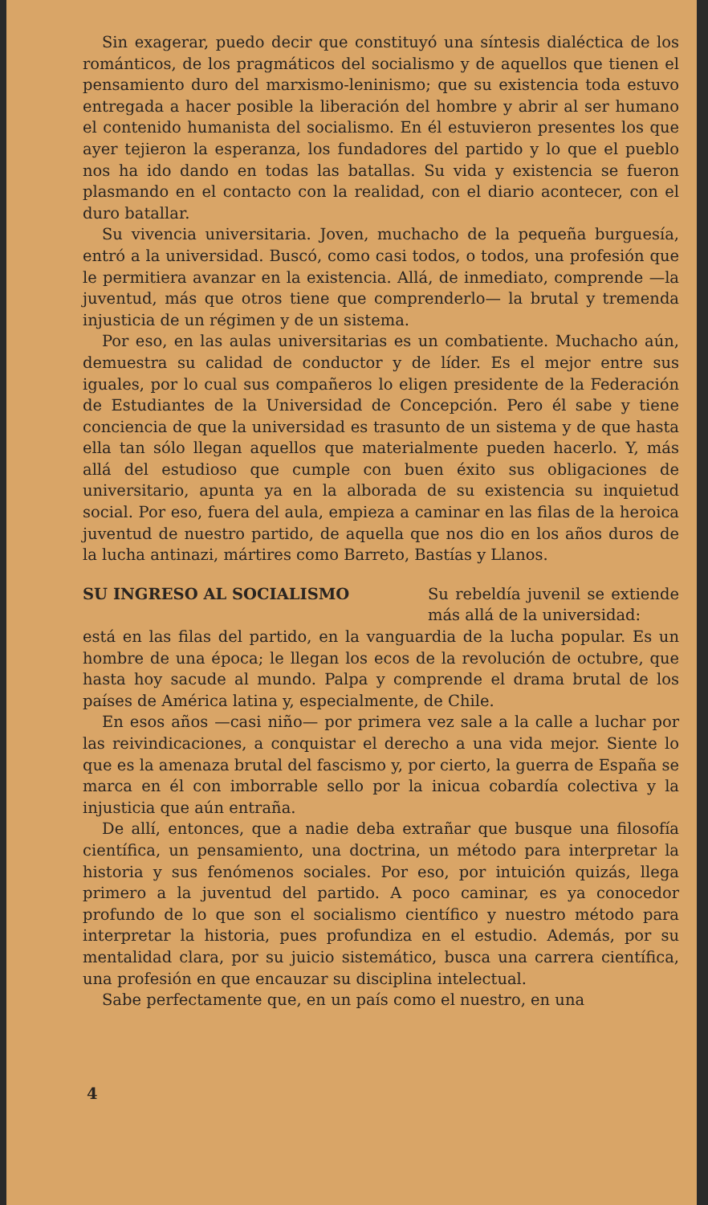Sin exagerar, puedo decir que constituyó una síntesis dialéctica de los románticos, de los pragmáticos del socialismo y de aquellos que tienen el pensamiento duro del marxismo-leninismo; que su existencia toda estuvo entregada a hacer posible la liberación del hombre y abrir al ser humano el contenido humanista del socialismo. En él estuvieron presentes los que ayer tejieron la esperanza, los fundadores del partido y lo que el pueblo nos ha ido dando en todas las batallas. Su vida y existencia se fueron plasmando en el contacto con la realidad, con el diario acontecer, con el duro batallar.
Su vivencia universitaria. Joven, muchacho de la pequeña burguesía, entró a la universidad. Buscó, como casi todos, o todos, una profesión que le permitiera avanzar en la existencia. Allá, de inmediato, comprende —la juventud, más que otros tiene que comprenderlo— la brutal y tremenda injusticia de un régimen y de un sistema.
Por eso, en las aulas universitarias es un combatiente. Muchacho aún, demuestra su calidad de conductor y de líder. Es el mejor entre sus iguales, por lo cual sus compañeros lo eligen presidente de la Federación de Estudiantes de la Universidad de Concepción. Pero él sabe y tiene conciencia de que la universidad es trasunto de un sistema y de que hasta ella tan sólo llegan aquellos que materialmente pueden hacerlo. Y, más allá del estudioso que cumple con buen éxito sus obligaciones de universitario, apunta ya en la alborada de su existencia su inquietud social. Por eso, fuera del aula, empieza a caminar en las filas de la heroica juventud de nuestro partido, de aquella que nos dio en los años duros de la lucha antinazi, mártires como Barreto, Bastías y Llanos.
SU INGRESO AL SOCIALISMO Su rebeldía juvenil se extiende más allá de la universidad:
está en las filas del partido, en la vanguardia de la lucha popular. Es un hombre de una época; le llegan los ecos de la revolución de octubre, que hasta hoy sacude al mundo. Palpa y comprende el drama brutal de los países de América latina y, especialmente, de Chile.
En esos años —casi niño— por primera vez sale a la calle a luchar por las reivindicaciones, a conquistar el derecho a una vida mejor. Siente lo que es la amenaza brutal del fascismo y, por cierto, la guerra de España se marca en él con imborrable sello por la inicua cobardía colectiva y la injusticia que aún entraña.
De allí, entonces, que a nadie deba extrañar que busque una filosofía científica, un pensamiento, una doctrina, un método para interpretar la historia y sus fenómenos sociales. Por eso, por intuición quizás, llega primero a la juventud del partido. A poco caminar, es ya conocedor profundo de lo que son el socialismo científico y nuestro método para interpretar la historia, pues profundiza en el estudio. Además, por su mentalidad clara, por su juicio sistemático, busca una carrera científica, una profesión en que encauzar su disciplina intelectual.
Sabe perfectamente que, en un país como el nuestro, en una
4